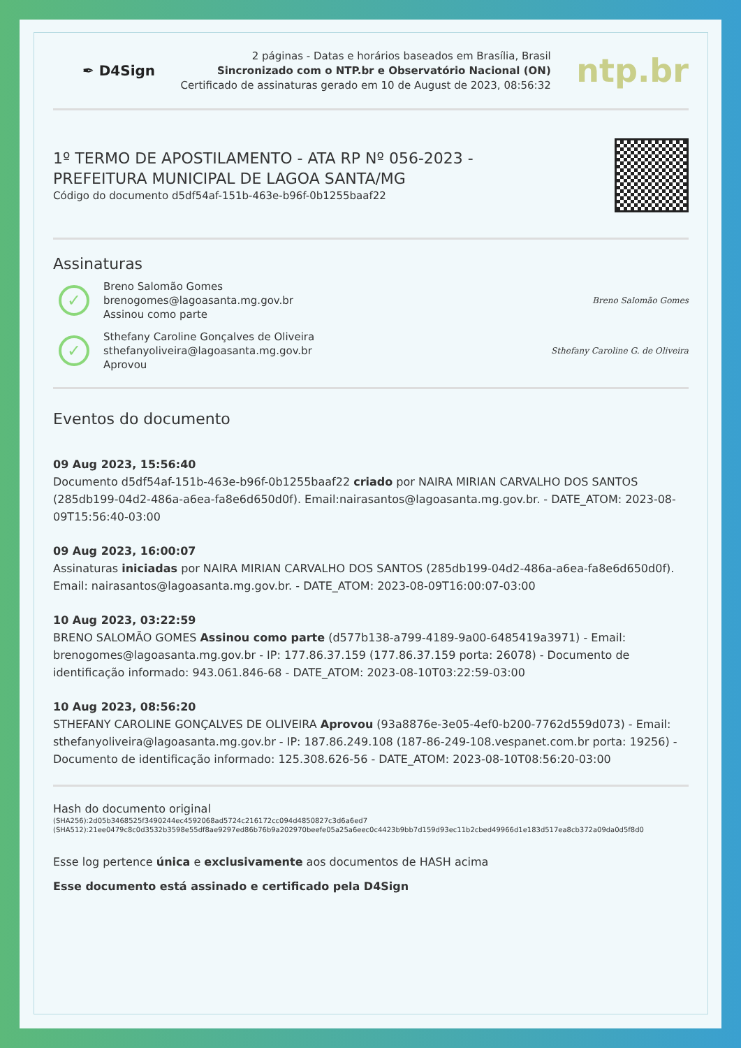✒ D4Sign
2 páginas - Datas e horários baseados em Brasília, Brasil
Sincronizado com o NTP.br e Observatório Nacional (ON)
Certificado de assinaturas gerado em 10 de August de 2023, 08:56:32
ntp.br
1º TERMO DE APOSTILAMENTO - ATA RP Nº 056-2023 -
PREFEITURA MUNICIPAL DE LAGOA SANTA/MG
Código do documento d5df54af-151b-463e-b96f-0b1255baaf22
Assinaturas
✓
Breno Salomão Gomes
brenogomes@lagoasanta.mg.gov.br
Assinou como parte
Breno Salomão Gomes
✓
Sthefany Caroline Gonçalves de Oliveira
sthefanyoliveira@lagoasanta.mg.gov.br
Aprovou
Sthefany Caroline G. de Oliveira
Eventos do documento
09 Aug 2023, 15:56:40
Documento d5df54af-151b-463e-b96f-0b1255baaf22 criado por NAIRA MIRIAN CARVALHO DOS SANTOS (285db199-04d2-486a-a6ea-fa8e6d650d0f). Email:nairasantos@lagoasanta.mg.gov.br. - DATE_ATOM: 2023-08-09T15:56:40-03:00
09 Aug 2023, 16:00:07
Assinaturas iniciadas por NAIRA MIRIAN CARVALHO DOS SANTOS (285db199-04d2-486a-a6ea-fa8e6d650d0f). Email: nairasantos@lagoasanta.mg.gov.br. - DATE_ATOM: 2023-08-09T16:00:07-03:00
10 Aug 2023, 03:22:59
BRENO SALOMÃO GOMES Assinou como parte (d577b138-a799-4189-9a00-6485419a3971) - Email: brenogomes@lagoasanta.mg.gov.br - IP: 177.86.37.159 (177.86.37.159 porta: 26078) - Documento de identificação informado: 943.061.846-68 - DATE_ATOM: 2023-08-10T03:22:59-03:00
10 Aug 2023, 08:56:20
STHEFANY CAROLINE GONÇALVES DE OLIVEIRA Aprovou (93a8876e-3e05-4ef0-b200-7762d559d073) - Email: sthefanyoliveira@lagoasanta.mg.gov.br - IP: 187.86.249.108 (187-86-249-108.vespanet.com.br porta: 19256) - Documento de identificação informado: 125.308.626-56 - DATE_ATOM: 2023-08-10T08:56:20-03:00
Hash do documento original
(SHA256):2d05b3468525f3490244ec4592068ad5724c216172cc094d4850827c3d6a6ed7
(SHA512):21ee0479c8c0d3532b3598e55df8ae9297ed86b76b9a202970beefe05a25a6eec0c4423b9bb7d159d93ec11b2cbed49966d1e183d517ea8cb372a09da0d5f8d0
Esse log pertence única e exclusivamente aos documentos de HASH acima
Esse documento está assinado e certificado pela D4Sign